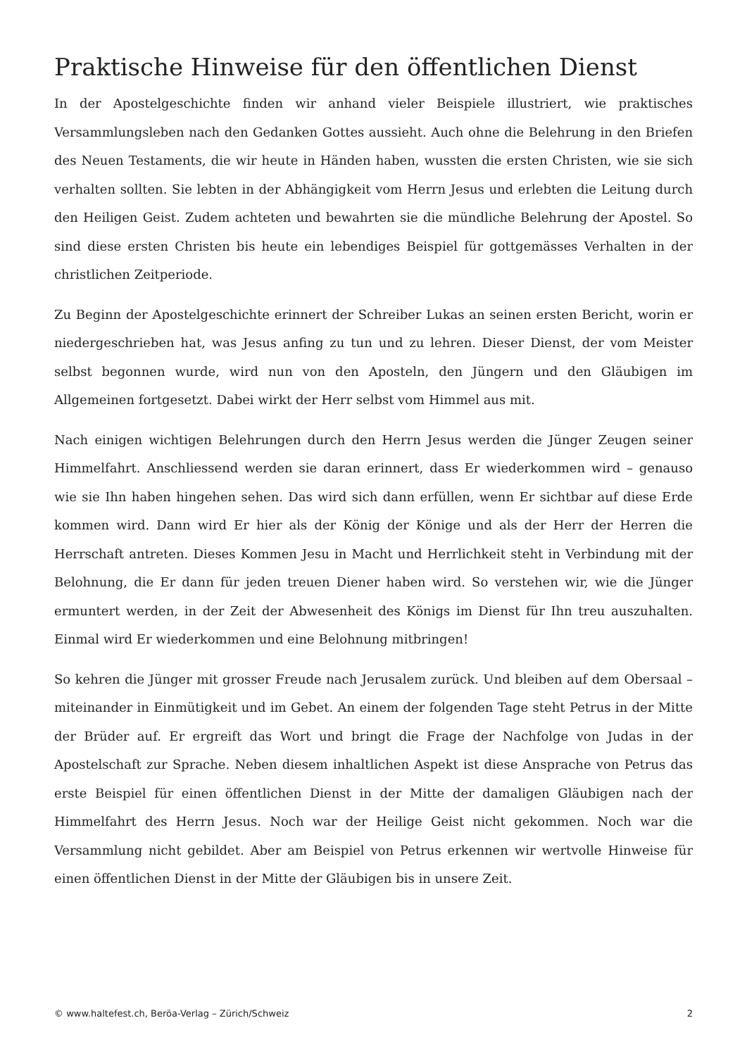Praktische Hinweise für den öffentlichen Dienst
In der Apostelgeschichte finden wir anhand vieler Beispiele illustriert, wie praktisches Versammlungsleben nach den Gedanken Gottes aussieht. Auch ohne die Belehrung in den Briefen des Neuen Testaments, die wir heute in Händen haben, wussten die ersten Christen, wie sie sich verhalten sollten. Sie lebten in der Abhängigkeit vom Herrn Jesus und erlebten die Leitung durch den Heiligen Geist. Zudem achteten und bewahrten sie die mündliche Belehrung der Apostel. So sind diese ersten Christen bis heute ein lebendiges Beispiel für gottgemässes Verhalten in der christlichen Zeitperiode.
Zu Beginn der Apostelgeschichte erinnert der Schreiber Lukas an seinen ersten Bericht, worin er niedergeschrieben hat, was Jesus anfing zu tun und zu lehren. Dieser Dienst, der vom Meister selbst begonnen wurde, wird nun von den Aposteln, den Jüngern und den Gläubigen im Allgemeinen fortgesetzt. Dabei wirkt der Herr selbst vom Himmel aus mit.
Nach einigen wichtigen Belehrungen durch den Herrn Jesus werden die Jünger Zeugen seiner Himmelfahrt. Anschliessend werden sie daran erinnert, dass Er wiederkommen wird – genauso wie sie Ihn haben hingehen sehen. Das wird sich dann erfüllen, wenn Er sichtbar auf diese Erde kommen wird. Dann wird Er hier als der König der Könige und als der Herr der Herren die Herrschaft antreten. Dieses Kommen Jesu in Macht und Herrlichkeit steht in Verbindung mit der Belohnung, die Er dann für jeden treuen Diener haben wird. So verstehen wir, wie die Jünger ermuntert werden, in der Zeit der Abwesenheit des Königs im Dienst für Ihn treu auszuhalten. Einmal wird Er wiederkommen und eine Belohnung mitbringen!
So kehren die Jünger mit grosser Freude nach Jerusalem zurück. Und bleiben auf dem Obersaal – miteinander in Einmütigkeit und im Gebet. An einem der folgenden Tage steht Petrus in der Mitte der Brüder auf. Er ergreift das Wort und bringt die Frage der Nachfolge von Judas in der Apostelschaft zur Sprache. Neben diesem inhaltlichen Aspekt ist diese Ansprache von Petrus das erste Beispiel für einen öffentlichen Dienst in der Mitte der damaligen Gläubigen nach der Himmelfahrt des Herrn Jesus. Noch war der Heilige Geist nicht gekommen. Noch war die Versammlung nicht gebildet. Aber am Beispiel von Petrus erkennen wir wertvolle Hinweise für einen öffentlichen Dienst in der Mitte der Gläubigen bis in unsere Zeit.
© www.haltefest.ch, Beröa-Verlag – Zürich/Schweiz 2